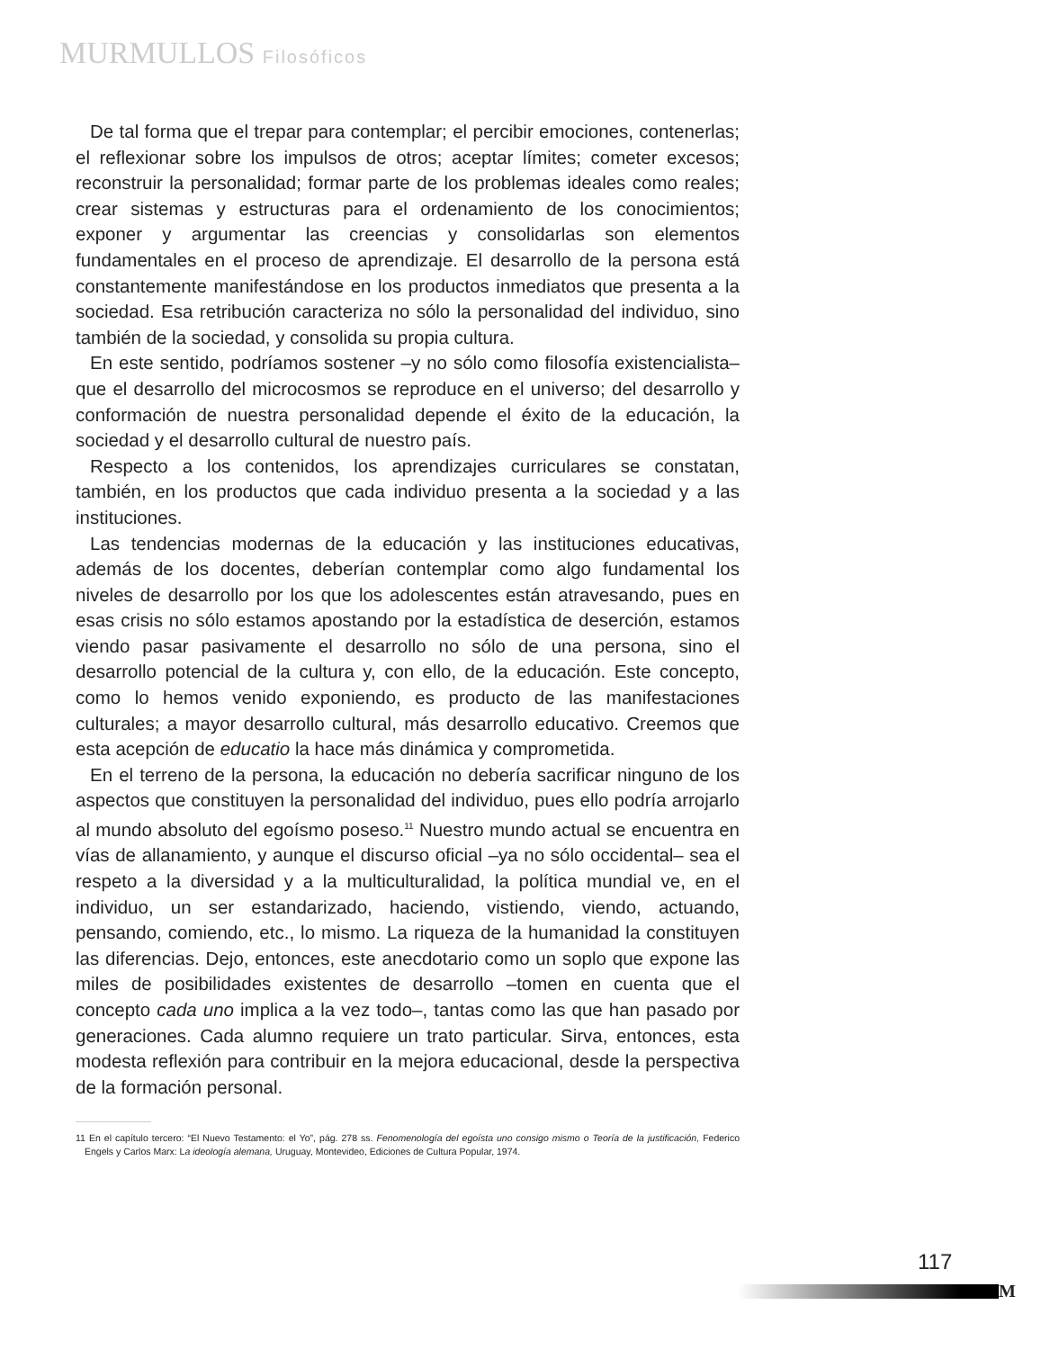MURMULLOS Filosóficos
De tal forma que el trepar para contemplar; el percibir emociones, contenerlas; el reflexionar sobre los impulsos de otros; aceptar límites; cometer excesos; reconstruir la personalidad; formar parte de los problemas ideales como reales; crear sistemas y estructuras para el ordenamiento de los conocimientos; exponer y argumentar las creencias y consolidarlas son elementos fundamentales en el proceso de aprendizaje. El desarrollo de la persona está constantemente manifestándose en los productos inmediatos que presenta a la sociedad. Esa retribución caracteriza no sólo la personalidad del individuo, sino también de la sociedad, y consolida su propia cultura.
En este sentido, podríamos sostener –y no sólo como filosofía existencialista– que el desarrollo del microcosmos se reproduce en el universo; del desarrollo y conformación de nuestra personalidad depende el éxito de la educación, la sociedad y el desarrollo cultural de nuestro país.
Respecto a los contenidos, los aprendizajes curriculares se constatan, también, en los productos que cada individuo presenta a la sociedad y a las instituciones.
Las tendencias modernas de la educación y las instituciones educativas, además de los docentes, deberían contemplar como algo fundamental los niveles de desarrollo por los que los adolescentes están atravesando, pues en esas crisis no sólo estamos apostando por la estadística de deserción, estamos viendo pasar pasivamente el desarrollo no sólo de una persona, sino el desarrollo potencial de la cultura y, con ello, de la educación. Este concepto, como lo hemos venido exponiendo, es producto de las manifestaciones culturales; a mayor desarrollo cultural, más desarrollo educativo. Creemos que esta acepción de educatio la hace más dinámica y comprometida.
En el terreno de la persona, la educación no debería sacrificar ninguno de los aspectos que constituyen la personalidad del individuo, pues ello podría arrojarlo al mundo absoluto del egoísmo poseso.<sup>11</sup> Nuestro mundo actual se encuentra en vías de allanamiento, y aunque el discurso oficial –ya no sólo occidental– sea el respeto a la diversidad y a la multiculturalidad, la política mundial ve, en el individuo, un ser estandarizado, haciendo, vistiendo, viendo, actuando, pensando, comiendo, etc., lo mismo. La riqueza de la humanidad la constituyen las diferencias. Dejo, entonces, este anecdotario como un soplo que expone las miles de posibilidades existentes de desarrollo –tomen en cuenta que el concepto cada uno implica a la vez todo–, tantas como las que han pasado por generaciones. Cada alumno requiere un trato particular. Sirva, entonces, esta modesta reflexión para contribuir en la mejora educacional, desde la perspectiva de la formación personal.
11 En el capítulo tercero: “El Nuevo Testamento: el Yo”, pág. 278 ss. Fenomenología del egoísta uno consigo mismo o Teoría de la justificación, Federico Engels y Carlos Marx: La ideología alemana, Uruguay, Montevideo, Ediciones de Cultura Popular, 1974.
117
M